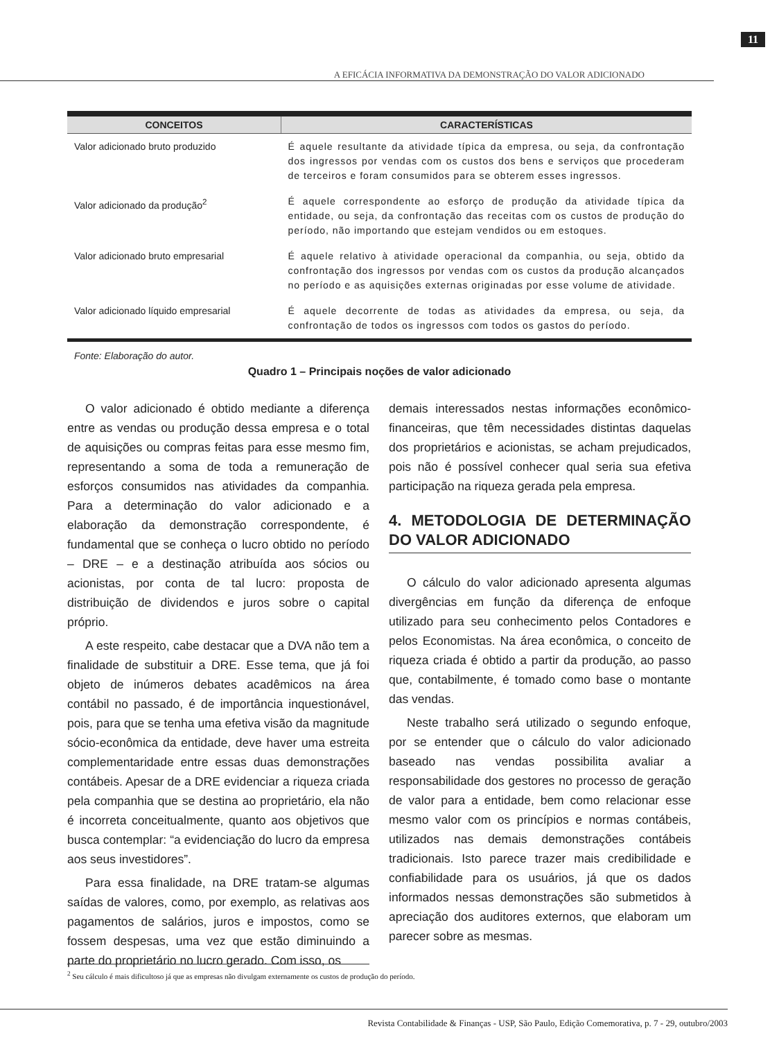A EFICÁCIA INFORMATIVA DA DEMONSTRAÇÃO DO VALOR ADICIONADO
11
| CONCEITOS | CARACTERÍSTICAS |
| --- | --- |
| Valor adicionado bruto produzido | É aquele resultante da atividade típica da empresa, ou seja, da confrontação dos ingressos por vendas com os custos dos bens e serviços que procederam de terceiros e foram consumidos para se obterem esses ingressos. |
| Valor adicionado da produção<sup>2</sup> | É aquele correspondente ao esforço de produção da atividade típica da entidade, ou seja, da confrontação das receitas com os custos de produção do período, não importando que estejam vendidos ou em estoques. |
| Valor adicionado bruto empresarial | É aquele relativo à atividade operacional da companhia, ou seja, obtido da confrontação dos ingressos por vendas com os custos da produção alcançados no período e as aquisições externas originadas por esse volume de atividade. |
| Valor adicionado líquido empresarial | É aquele decorrente de todas as atividades da empresa, ou seja, da confrontação de todos os ingressos com todos os gastos do período. |
Fonte: Elaboração do autor.
Quadro 1 – Principais noções de valor adicionado
O valor adicionado é obtido mediante a diferença entre as vendas ou produção dessa empresa e o total de aquisições ou compras feitas para esse mesmo fim, representando a soma de toda a remuneração de esforços consumidos nas atividades da companhia. Para a determinação do valor adicionado e a elaboração da demonstração correspondente, é fundamental que se conheça o lucro obtido no período – DRE – e a destinação atribuída aos sócios ou acionistas, por conta de tal lucro: proposta de distribuição de dividendos e juros sobre o capital próprio.
A este respeito, cabe destacar que a DVA não tem a finalidade de substituir a DRE. Esse tema, que já foi objeto de inúmeros debates acadêmicos na área contábil no passado, é de importância inquestionável, pois, para que se tenha uma efetiva visão da magnitude sócio-econômica da entidade, deve haver uma estreita complementaridade entre essas duas demonstrações contábeis. Apesar de a DRE evidenciar a riqueza criada pela companhia que se destina ao proprietário, ela não é incorreta conceitualmente, quanto aos objetivos que busca contemplar: “a evidenciação do lucro da empresa aos seus investidores”.
Para essa finalidade, na DRE tratam-se algumas saídas de valores, como, por exemplo, as relativas aos pagamentos de salários, juros e impostos, como se fossem despesas, uma vez que estão diminuindo a parte do proprietário no lucro gerado. Com isso, os
demais interessados nestas informações econômico-financeiras, que têm necessidades distintas daquelas dos proprietários e acionistas, se acham prejudicados, pois não é possível conhecer qual seria sua efetiva participação na riqueza gerada pela empresa.
4. METODOLOGIA DE DETERMINAÇÃO DO VALOR ADICIONADO
O cálculo do valor adicionado apresenta algumas divergências em função da diferença de enfoque utilizado para seu conhecimento pelos Contadores e pelos Economistas. Na área econômica, o conceito de riqueza criada é obtido a partir da produção, ao passo que, contabilmente, é tomado como base o montante das vendas.
Neste trabalho será utilizado o segundo enfoque, por se entender que o cálculo do valor adicionado baseado nas vendas possibilita avaliar a responsabilidade dos gestores no processo de geração de valor para a entidade, bem como relacionar esse mesmo valor com os princípios e normas contábeis, utilizados nas demais demonstrações contábeis tradicionais. Isto parece trazer mais credibilidade e confiabilidade para os usuários, já que os dados informados nessas demonstrações são submetidos à apreciação dos auditores externos, que elaboram um parecer sobre as mesmas.
<sup>2</sup> Seu cálculo é mais dificultoso já que as empresas não divulgam externamente os custos de produção do período.
Revista Contabilidade & Finanças - USP, São Paulo, Edição Comemorativa, p. 7 - 29, outubro/2003